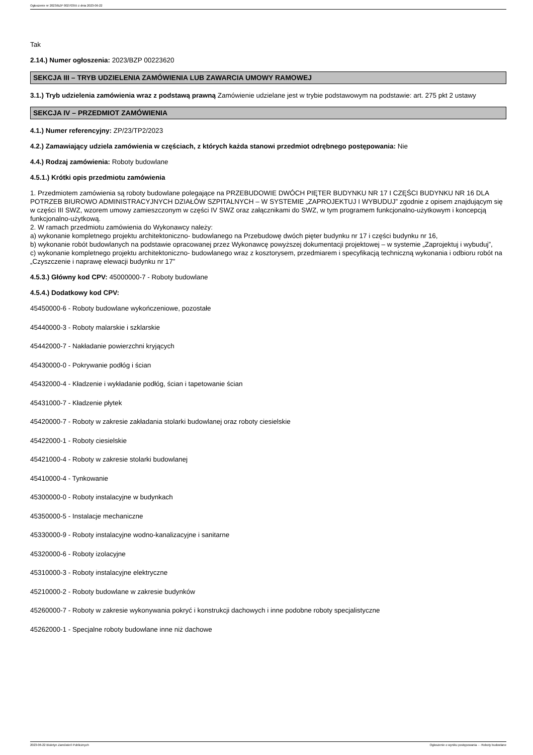Ogłoszenie nr 2023/BZP 00270355 z dnia 2023-06-22
Tak
2.14.) Numer ogłoszenia: 2023/BZP 00223620
SEKCJA III – TRYB UDZIELENIA ZAMÓWIENIA LUB ZAWARCIA UMOWY RAMOWEJ
3.1.) Tryb udzielenia zamówienia wraz z podstawą prawną Zamówienie udzielane jest w trybie podstawowym na podstawie: art. 275 pkt 2 ustawy
SEKCJA IV – PRZEDMIOT ZAMÓWIENIA
4.1.) Numer referencyjny: ZP/23/TP2/2023
4.2.) Zamawiający udziela zamówienia w częściach, z których każda stanowi przedmiot odrębnego postępowania: Nie
4.4.) Rodzaj zamówienia: Roboty budowlane
4.5.1.) Krótki opis przedmiotu zamówienia
1. Przedmiotem zamówienia są roboty budowlane polegające na PRZEBUDOWIE DWÓCH PIĘTER BUDYNKU NR 17 I CZĘŚCI BUDYNKU NR 16 DLA POTRZEB BIUROWO ADMINISTRACYJNYCH DZIAŁÓW SZPITALNYCH – W SYSTEMIE „ZAPROJEKTUJ I WYBUDUJ” zgodnie z opisem znajdującym się w części III SWZ, wzorem umowy zamieszczonym w części IV SWZ oraz załącznikami do SWZ, w tym programem funkcjonalno-użytkowym i koncepcją funkcjonalno-użytkową.
2. W ramach przedmiotu zamówienia do Wykonawcy należy:
a) wykonanie kompletnego projektu architektoniczno- budowlanego na Przebudowę dwóch pięter budynku nr 17 i części budynku nr 16,
b) wykonanie robót budowlanych na podstawie opracowanej przez Wykonawcę powyższej dokumentacji projektowej – w systemie „Zaprojektuj i wybuduj”,
c) wykonanie kompletnego projektu architektoniczno- budowlanego wraz z kosztorysem, przedmiarem i specyfikacją techniczną wykonania i odbioru robót na „Czyszczenie i naprawę elewacji budynku nr 17”
4.5.3.) Główny kod CPV: 45000000-7 - Roboty budowlane
4.5.4.) Dodatkowy kod CPV:
45450000-6 - Roboty budowlane wykończeniowe, pozostałe
45440000-3 - Roboty malarskie i szklarskie
45442000-7 - Nakładanie powierzchni kryjących
45430000-0 - Pokrywanie podłóg i ścian
45432000-4 - Kładzenie i wykładanie podłóg, ścian i tapetowanie ścian
45431000-7 - Kładzenie płytek
45420000-7 - Roboty w zakresie zakładania stolarki budowlanej oraz roboty ciesielskie
45422000-1 - Roboty ciesielskie
45421000-4 - Roboty w zakresie stolarki budowlanej
45410000-4 - Tynkowanie
45300000-0 - Roboty instalacyjne w budynkach
45350000-5 - Instalacje mechaniczne
45330000-9 - Roboty instalacyjne wodno-kanalizacyjne i sanitarne
45320000-6 - Roboty izolacyjne
45310000-3 - Roboty instalacyjne elektryczne
45210000-2 - Roboty budowlane w zakresie budynków
45260000-7 - Roboty w zakresie wykonywania pokryć i konstrukcji dachowych i inne podobne roboty specjalistyczne
45262000-1 - Specjalne roboty budowlane inne niż dachowe
2023-06-22 Biuletyn Zamówień Publicznych Ogłoszenie o wyniku postępowania - - Roboty budowlane